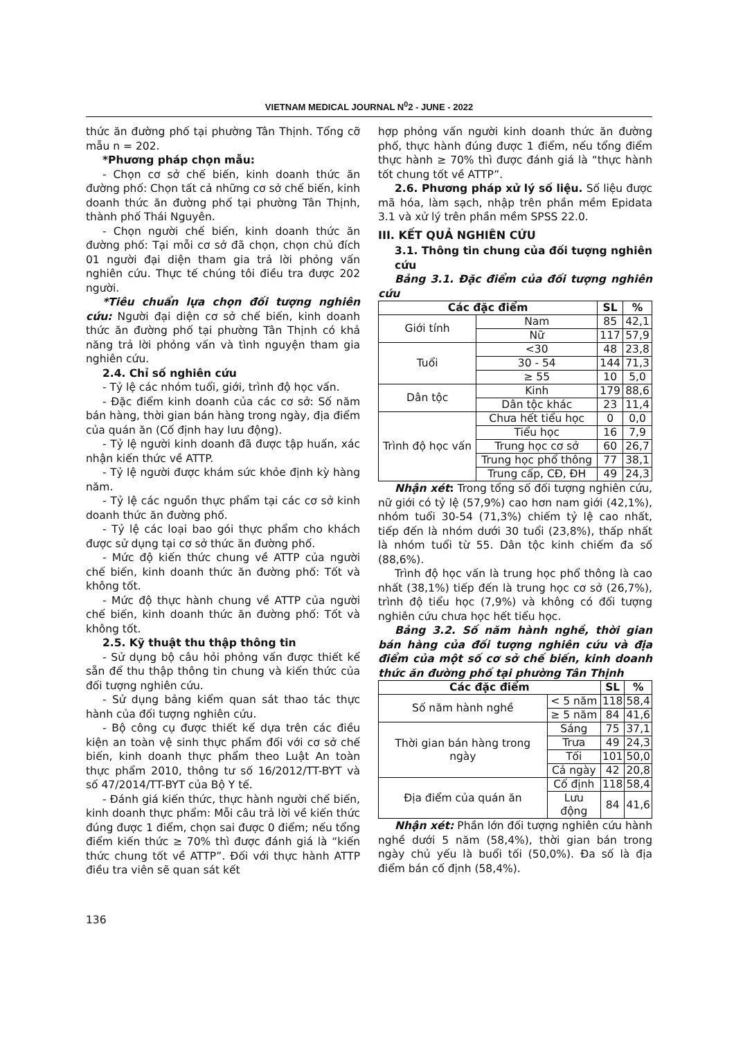VIETNAM MEDICAL JOURNAL N<sup>0</sup>2 - JUNE - 2022
thức ăn đường phố tại phường Tân Thịnh. Tổng cỡ mẫu n = 202.
*Phương pháp chọn mẫu:
- Chọn cơ sở chế biến, kinh doanh thức ăn đường phố: Chọn tất cả những cơ sở chế biến, kinh doanh thức ăn đường phố tại phường Tân Thịnh, thành phố Thái Nguyên.
- Chọn người chế biến, kinh doanh thức ăn đường phố: Tại mỗi cơ sở đã chọn, chọn chủ đích 01 người đại diện tham gia trả lời phỏng vấn nghiên cứu. Thực tế chúng tôi điều tra được 202 người.
*Tiêu chuẩn lựa chọn đối tượng nghiên cứu: Người đại diện cơ sở chế biến, kinh doanh thức ăn đường phố tại phường Tân Thịnh có khả năng trả lời phỏng vấn và tình nguyện tham gia nghiên cứu.
2.4. Chỉ số nghiên cứu
- Tỷ lệ các nhóm tuổi, giới, trình độ học vấn.
- Đặc điểm kinh doanh của các cơ sở: Số năm bán hàng, thời gian bán hàng trong ngày, địa điểm của quán ăn (Cố định hay lưu động).
- Tỷ lệ người kinh doanh đã được tập huấn, xác nhận kiến thức về ATTP.
- Tỷ lệ người được khám sức khỏe định kỳ hàng năm.
- Tỷ lệ các nguồn thực phẩm tại các cơ sở kinh doanh thức ăn đường phố.
- Tỷ lệ các loại bao gói thực phẩm cho khách được sử dụng tại cơ sở thức ăn đường phố.
- Mức độ kiến thức chung về ATTP của người chế biến, kinh doanh thức ăn đường phố: Tốt và không tốt.
- Mức độ thực hành chung về ATTP của người chế biến, kinh doanh thức ăn đường phố: Tốt và không tốt.
2.5. Kỹ thuật thu thập thông tin
- Sử dụng bộ câu hỏi phỏng vấn được thiết kế sẵn để thu thập thông tin chung và kiến thức của đối tượng nghiên cứu.
- Sử dụng bảng kiểm quan sát thao tác thực hành của đối tượng nghiên cứu.
- Bộ công cụ được thiết kế dựa trên các điều kiện an toàn vệ sinh thực phẩm đối với cơ sở chế biến, kinh doanh thực phẩm theo Luật An toàn thực phẩm 2010, thông tư số 16/2012/TT-BYT và số 47/2014/TT-BYT của Bộ Y tế.
- Đánh giá kiến thức, thực hành người chế biến, kinh doanh thực phẩm: Mỗi câu trả lời về kiến thức đúng được 1 điểm, chọn sai được 0 điểm; nếu tổng điểm kiến thức ≥ 70% thì được đánh giá là “kiến thức chung tốt về ATTP”. Đối với thực hành ATTP điều tra viên sẽ quan sát kết
hợp phỏng vấn người kinh doanh thức ăn đường phố, thực hành đúng được 1 điểm, nếu tổng điểm thực hành ≥ 70% thì được đánh giá là “thực hành tốt chung tốt về ATTP”.
2.6. Phương pháp xử lý số liệu. Số liệu được mã hóa, làm sạch, nhập trên phần mềm Epidata 3.1 và xử lý trên phần mềm SPSS 22.0.
III. KẾT QUẢ NGHIÊN CỨU
3.1. Thông tin chung của đối tượng nghiên cứu
Bảng 3.1. Đặc điểm của đối tượng nghiên cứu
| Các đặc điểm | | SL | % |
| --- | --- | --- | --- |
| Giới tính | Nam | 85 | 42,1 |
| | Nữ | 117 | 57,9 |
| Tuổi | <30 | 48 | 23,8 |
| | 30 - 54 | 144 | 71,3 |
| | ≥ 55 | 10 | 5,0 |
| Dân tộc | Kinh | 179 | 88,6 |
| | Dân tộc khác | 23 | 11,4 |
| Trình độ học vấn | Chưa hết tiểu học | 0 | 0,0 |
| | Tiểu học | 16 | 7,9 |
| | Trung học cơ sở | 60 | 26,7 |
| | Trung học phổ thông | 77 | 38,1 |
| | Trung cấp, CĐ, ĐH | 49 | 24,3 |
Nhận xét: Trong tổng số đối tượng nghiên cứu, nữ giới có tỷ lệ (57,9%) cao hơn nam giới (42,1%), nhóm tuổi 30-54 (71,3%) chiếm tỷ lệ cao nhất, tiếp đến là nhóm dưới 30 tuổi (23,8%), thấp nhất là nhóm tuổi từ 55. Dân tộc kinh chiếm đa số (88,6%).
Trình độ học vấn là trung học phổ thông là cao nhất (38,1%) tiếp đến là trung học cơ sở (26,7%), trình độ tiểu học (7,9%) và không có đối tượng nghiên cứu chưa học hết tiểu học.
Bảng 3.2. Số năm hành nghề, thời gian bán hàng của đối tượng nghiên cứu và địa điểm của một số cơ sở chế biến, kinh doanh thức ăn đường phố tại phường Tân Thịnh
| Các đặc điểm | | SL | % |
| --- | --- | --- | --- |
| Số năm hành nghề | < 5 năm | 118 | 58,4 |
| | ≥ 5 năm | 84 | 41,6 |
| Thời gian bán hàng trong ngày | Sáng | 75 | 37,1 |
| | Trưa | 49 | 24,3 |
| | Tối | 101 | 50,0 |
| | Cả ngày | 42 | 20,8 |
| Địa điểm của quán ăn | Cố định | 118 | 58,4 |
| | Lưu động | 84 | 41,6 |
Nhận xét: Phần lớn đối tượng nghiên cứu hành nghề dưới 5 năm (58,4%), thời gian bán trong ngày chủ yếu là buổi tối (50,0%). Đa số là địa điểm bán cố định (58,4%).
136